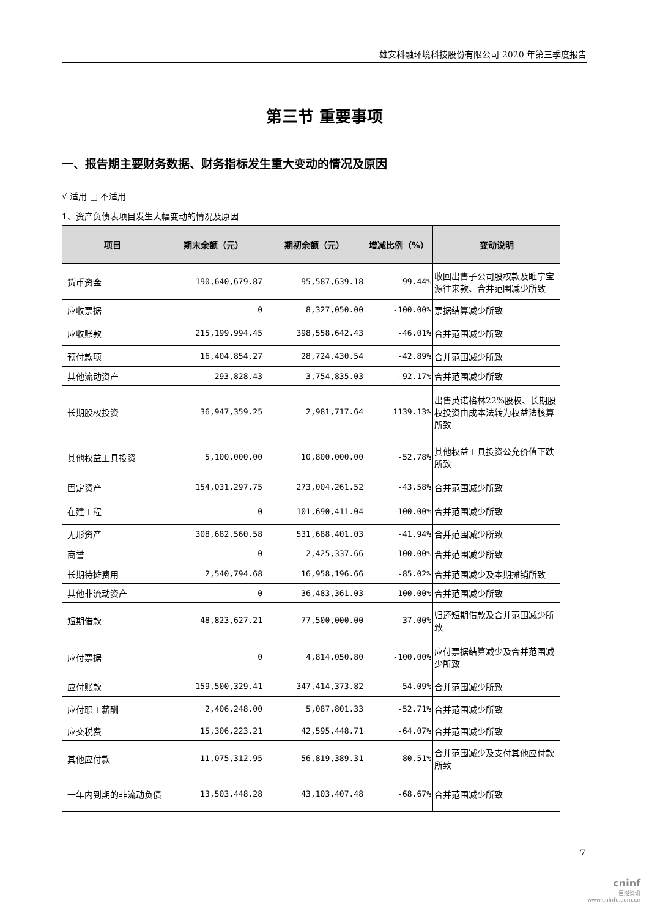雄安科融环境科技股份有限公司 2020 年第三季度报告
第三节 重要事项
一、报告期主要财务数据、财务指标发生重大变动的情况及原因
√ 适用 □ 不适用
1、资产负债表项目发生大幅变动的情况及原因
| 项目 | 期末余额（元） | 期初余额（元） | 增减比例（%） | 变动说明 |
| --- | --- | --- | --- | --- |
| 货币资金 | 190,640,679.87 | 95,587,639.18 | 99.44% | 收回出售子公司股权款及睢宁宝源往来款、合并范围减少所致 |
| 应收票据 | 0 | 8,327,050.00 | -100.00% | 票据结算减少所致 |
| 应收账款 | 215,199,994.45 | 398,558,642.43 | -46.01% | 合并范围减少所致 |
| 预付款项 | 16,404,854.27 | 28,724,430.54 | -42.89% | 合并范围减少所致 |
| 其他流动资产 | 293,828.43 | 3,754,835.03 | -92.17% | 合并范围减少所致 |
| 长期股权投资 | 36,947,359.25 | 2,981,717.64 | 1139.13% | 出售英诺格林22%股权、长期股权投资由成本法转为权益法核算所致 |
| 其他权益工具投资 | 5,100,000.00 | 10,800,000.00 | -52.78% | 其他权益工具投资公允价值下跌所致 |
| 固定资产 | 154,031,297.75 | 273,004,261.52 | -43.58% | 合并范围减少所致 |
| 在建工程 | 0 | 101,690,411.04 | -100.00% | 合并范围减少所致 |
| 无形资产 | 308,682,560.58 | 531,688,401.03 | -41.94% | 合并范围减少所致 |
| 商誉 | 0 | 2,425,337.66 | -100.00% | 合并范围减少所致 |
| 长期待摊费用 | 2,540,794.68 | 16,958,196.66 | -85.02% | 合并范围减少及本期摊销所致 |
| 其他非流动资产 | 0 | 36,483,361.03 | -100.00% | 合并范围减少所致 |
| 短期借款 | 48,823,627.21 | 77,500,000.00 | -37.00% | 归还短期借款及合并范围减少所致 |
| 应付票据 | 0 | 4,814,050.80 | -100.00% | 应付票据结算减少及合并范围减少所致 |
| 应付账款 | 159,500,329.41 | 347,414,373.82 | -54.09% | 合并范围减少所致 |
| 应付职工薪酬 | 2,406,248.00 | 5,087,801.33 | -52.71% | 合并范围减少所致 |
| 应交税费 | 15,306,223.21 | 42,595,448.71 | -64.07% | 合并范围减少所致 |
| 其他应付款 | 11,075,312.95 | 56,819,389.31 | -80.51% | 合并范围减少及支付其他应付款所致 |
| 一年内到期的非流动负债 | 13,503,448.28 | 43,103,407.48 | -68.67% | 合并范围减少所致 |
7
cninf
巨潮资讯
www.cninfo.com.cn